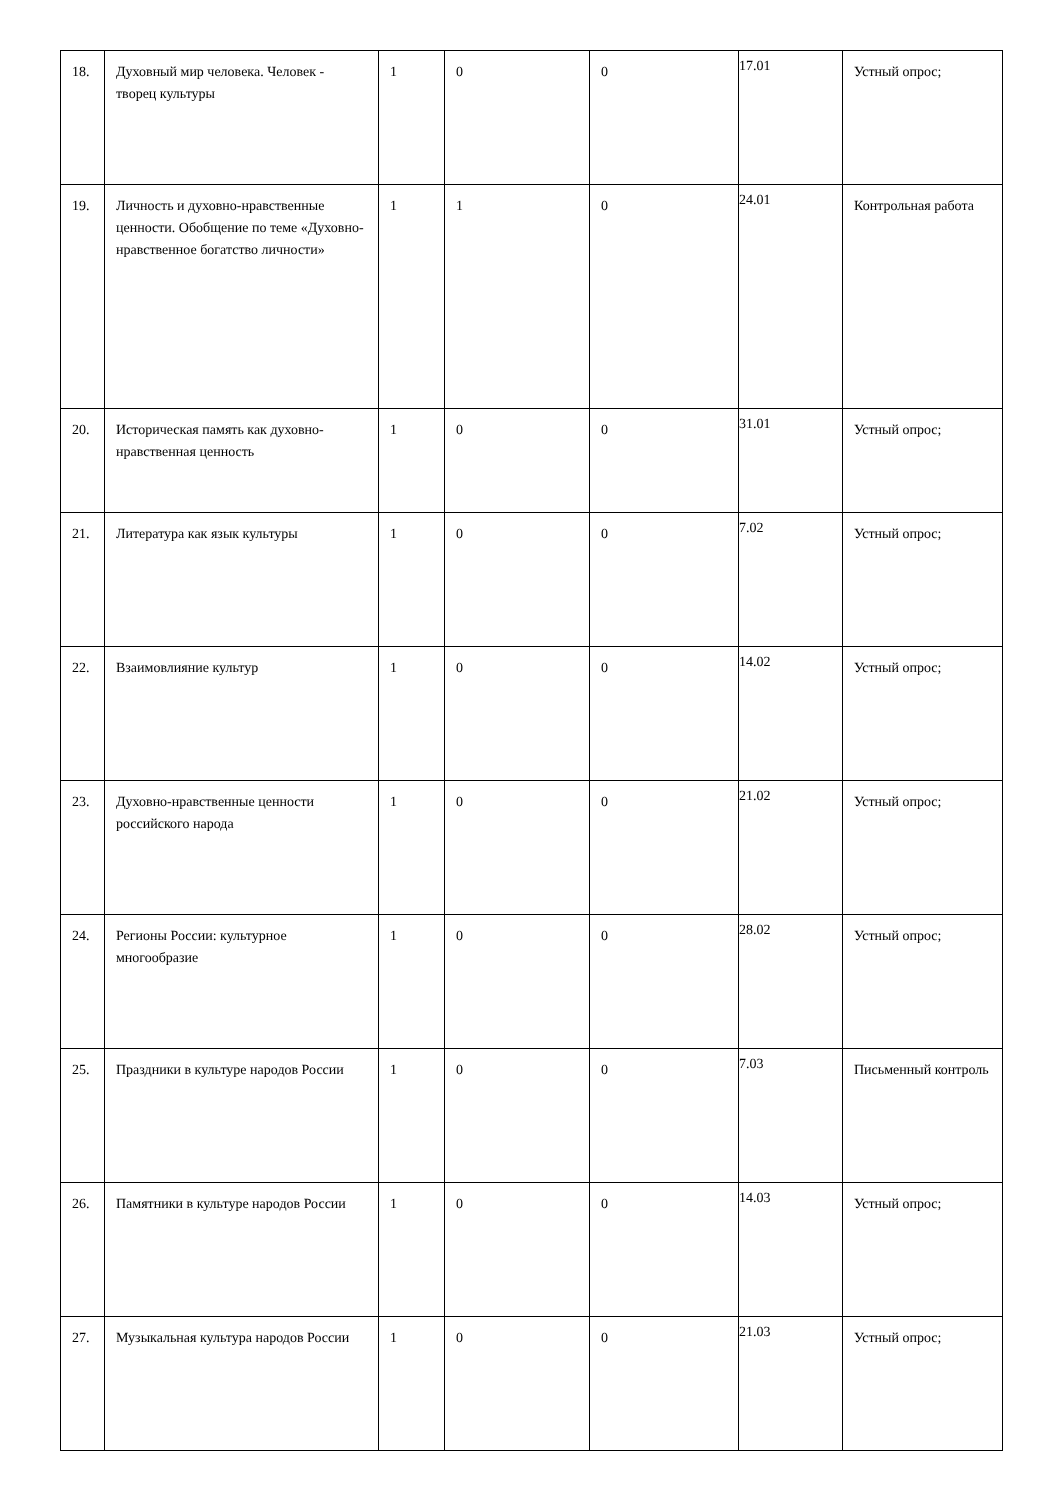| 18. | Духовный мир человека. Человек - творец культуры | 1 | 0 | 0 | 17.01 | Устный опрос; |
| 19. | Личность и духовно-нравственные ценности. Обобщение по теме «Духовно-нравственное богатство личности» | 1 | 1 | 0 | 24.01 | Контрольная работа |
| 20. | Историческая память как духовно-нравственная ценность | 1 | 0 | 0 | 31.01 | Устный опрос; |
| 21. | Литература как язык культуры | 1 | 0 | 0 | 7.02 | Устный опрос; |
| 22. | Взаимовлияние культур | 1 | 0 | 0 | 14.02 | Устный опрос; |
| 23. | Духовно-нравственные ценности российского народа | 1 | 0 | 0 | 21.02 | Устный опрос; |
| 24. | Регионы России: культурное многообразие | 1 | 0 | 0 | 28.02 | Устный опрос; |
| 25. | Праздники в культуре народов России | 1 | 0 | 0 | 7.03 | Письменный контроль |
| 26. | Памятники в культуре народов России | 1 | 0 | 0 | 14.03 | Устный опрос; |
| 27. | Музыкальная культура народов России | 1 | 0 | 0 | 21.03 | Устный опрос; |